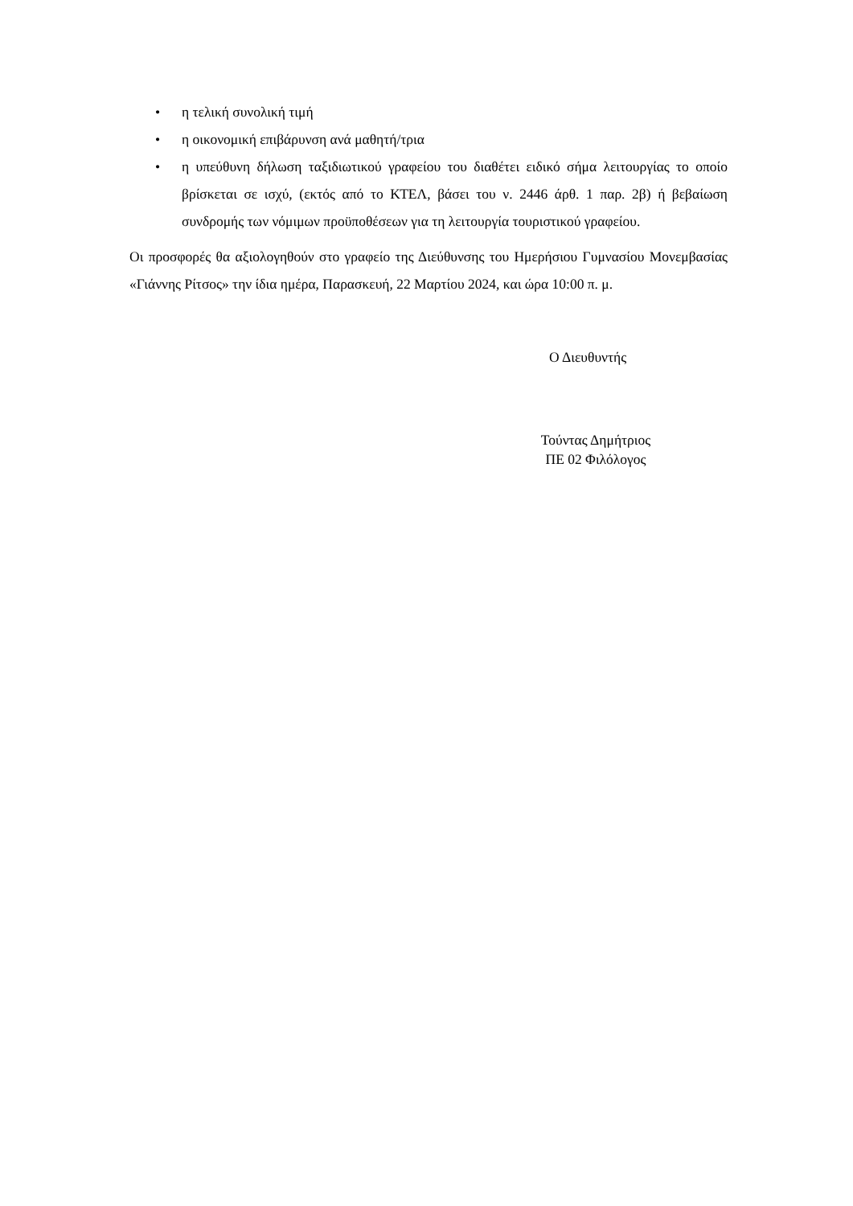• η τελική συνολική τιμή
• η οικονομική επιβάρυνση ανά μαθητή/τρια
• η υπεύθυνη δήλωση ταξιδιωτικού γραφείου του διαθέτει ειδικό σήμα λειτουργίας το οποίο βρίσκεται σε ισχύ, (εκτός από το ΚΤΕΛ, βάσει του ν. 2446 άρθ. 1 παρ. 2β) ή βεβαίωση συνδρομής των νόμιμων προϋποθέσεων για τη λειτουργία τουριστικού γραφείου.
Οι προσφορές θα αξιολογηθούν στο γραφείο της Διεύθυνσης του Ημερήσιου Γυμνασίου Μονεμβασίας «Γιάννης Ρίτσος» την ίδια ημέρα, Παρασκευή, 22 Μαρτίου 2024, και ώρα 10:00 π. μ.
Ο Διευθυντής
Τούντας Δημήτριος
ΠΕ 02 Φιλόλογος